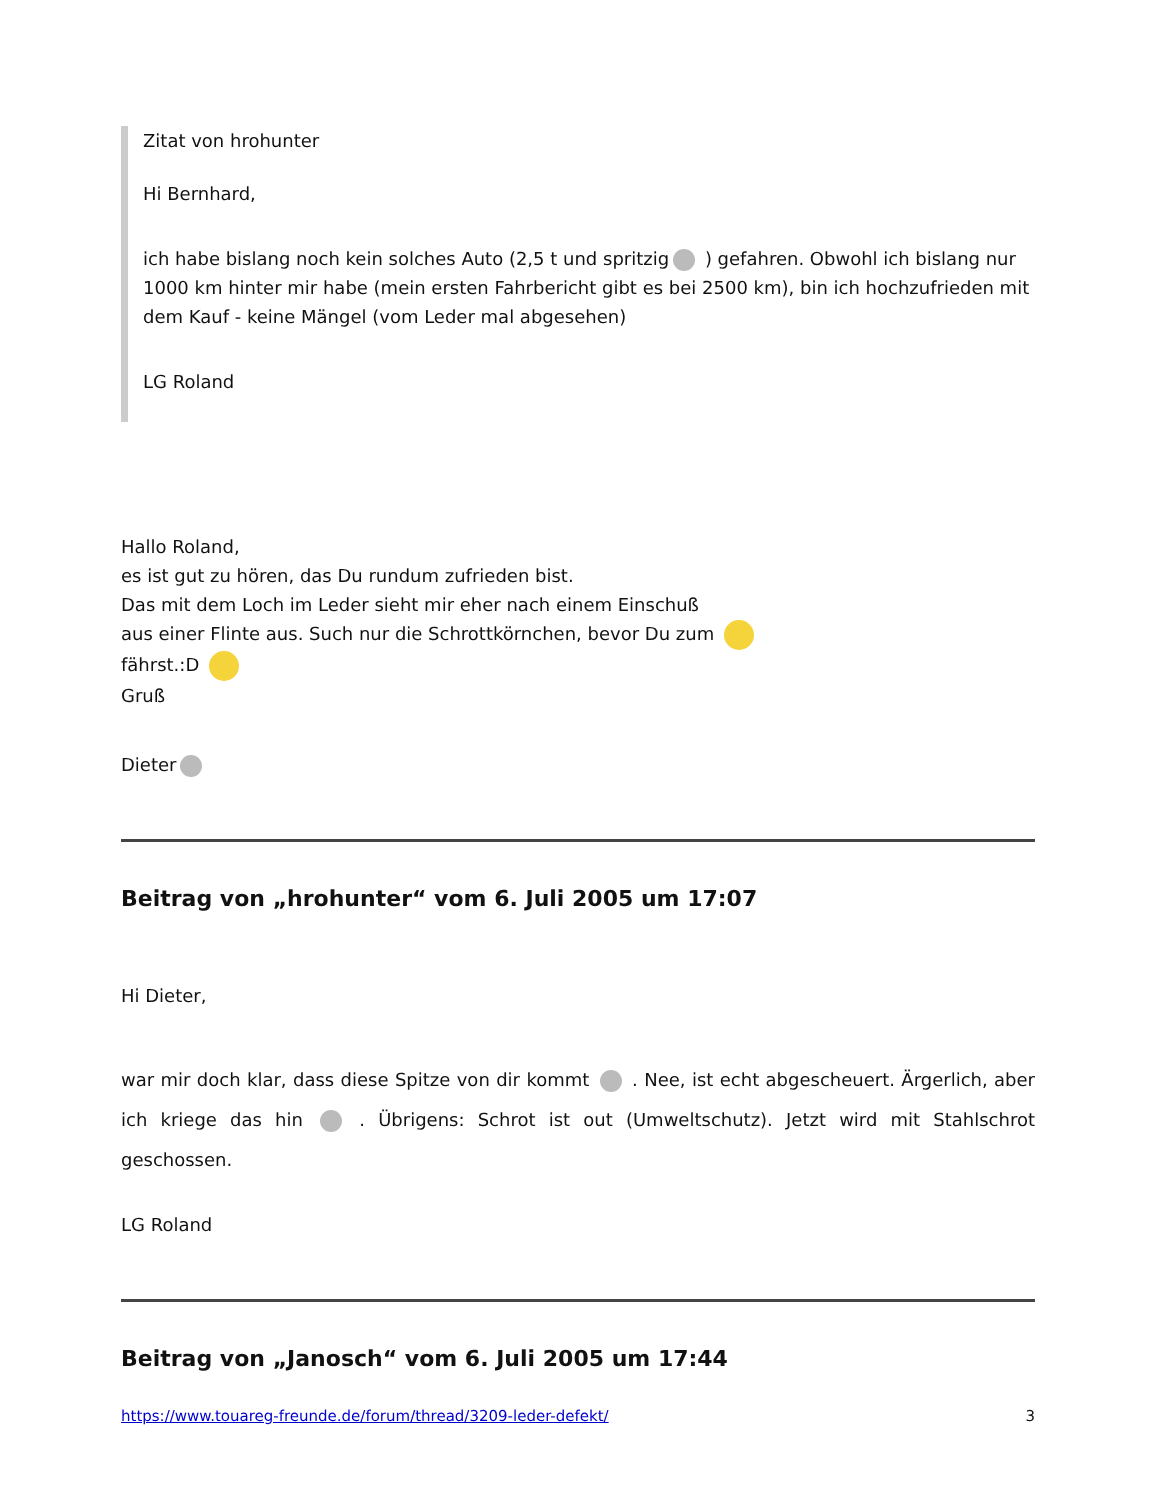Zitat von hrohunter
Hi Bernhard,
ich habe bislang noch kein solches Auto (2,5 t und spritzig ) gefahren. Obwohl ich bislang nur 1000 km hinter mir habe (mein ersten Fahrbericht gibt es bei 2500 km), bin ich hochzufrieden mit dem Kauf - keine Mängel (vom Leder mal abgesehen)
LG Roland
Hallo Roland,
es ist gut zu hören, das Du rundum zufrieden bist.
Das mit dem Loch im Leder sieht mir eher nach einem Einschuß
aus einer Flinte aus. Such nur die Schrottkörnchen, bevor Du zum
fährst.:D
Gruß
Dieter
Beitrag von „hrohunter“ vom 6. Juli 2005 um 17:07
Hi Dieter,
war mir doch klar, dass diese Spitze von dir kommt . Nee, ist echt abgescheuert. Ärgerlich, aber ich kriege das hin . Übrigens: Schrot ist out (Umweltschutz). Jetzt wird mit Stahlschrot geschossen.
LG Roland
Beitrag von „Janosch“ vom 6. Juli 2005 um 17:44
https://www.touareg-freunde.de/forum/thread/3209-leder-defekt/ 3